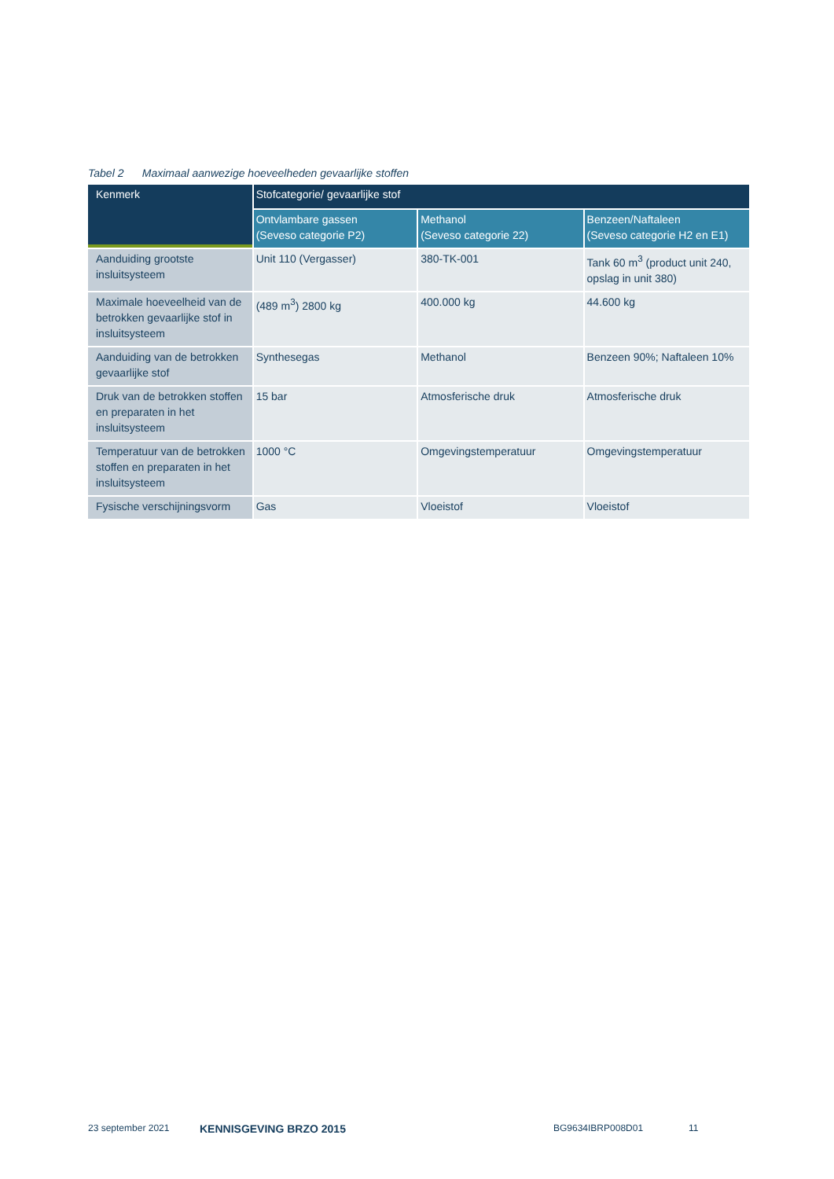Tabel 2 Maximaal aanwezige hoeveelheden gevaarlijke stoffen
| Kenmerk | Stofcategorie/ gevaarlijke stof | | |
| --- | --- | --- | --- |
| | Ontvlambare gassen (Seveso categorie P2) | Methanol (Seveso categorie 22) | Benzeen/Naftaleen (Seveso categorie H2 en E1) |
| Aanduiding grootste insluitsysteem | Unit 110 (Vergasser) | 380-TK-001 | Tank 60 m<sup>3</sup> (product unit 240, opslag in unit 380) |
| Maximale hoeveelheid van de betrokken gevaarlijke stof in insluitsysteem | (489 m<sup>3</sup>) 2800 kg | 400.000 kg | 44.600 kg |
| Aanduiding van de betrokken gevaarlijke stof | Synthesegas | Methanol | Benzeen 90%; Naftaleen 10% |
| Druk van de betrokken stoffen en preparaten in het insluitsysteem | 15 bar | Atmosferische druk | Atmosferische druk |
| Temperatuur van de betrokken stoffen en preparaten in het insluitsysteem | 1000 °C | Omgevingstemperatuur | Omgevingstemperatuur |
| Fysische verschijningsvorm | Gas | Vloeistof | Vloeistof |
23 september 2021 KENNISGEVING BRZO 2015 BG9634IBRP008D01 11